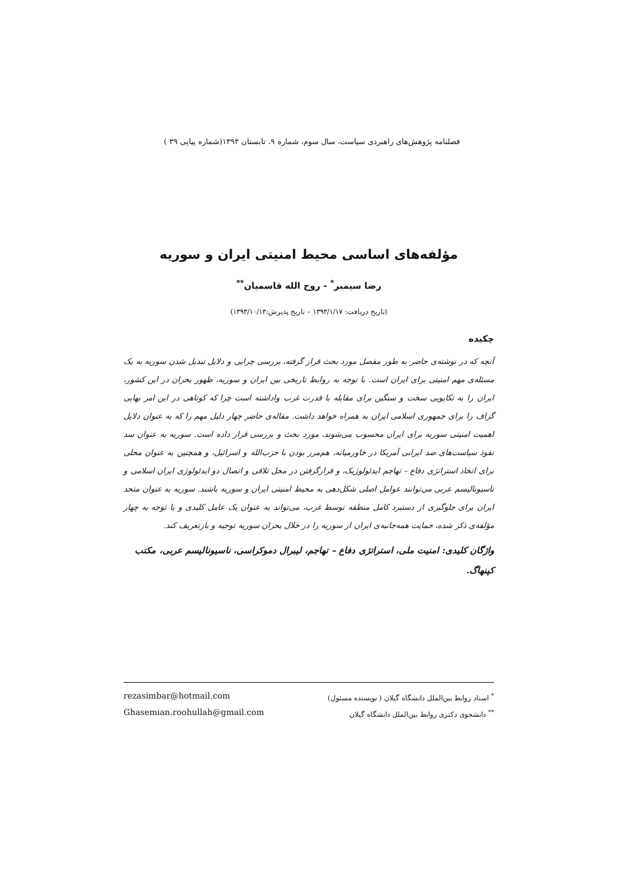فصلنامه پژوهش‌های راهبردی سیاست، سال سوم، شماره ۹، تابستان ۱۳۹۳(شماره پیاپی ۳۹ )
مؤلفه‌های اساسی محیط امنیتی ایران و سوریه
رضا سیمبر<sup>*</sup> - روح الله قاسمیان<sup>**</sup>
(تاریخ دریافت: ۱۳۹۳/۱/۱۷ – تاریخ پذیرش:۱۳۹۳/۱۰/۱۳)
چکیده
آنچه که در نوشته‌ی حاضر به طور مفصل مورد بحث قرار گرفته، بررسی چرایی و دلایل تبدیل شدن سوریه به یک مسئله‌ی مهم امنیتی برای ایران است. با توجه به روابط تاریخی بین ایران و سوریه، ظهور بحران در این کشور، ایران را به تکاپویی سخت و سنگین برای مقابله با قدرت غرب واداشته است چرا که کوتاهی در این امر بهایی گزاف را برای جمهوری اسلامی ایران به همراه خواهد داشت. مقاله‌ی حاضر چهار دلیل مهم را که به عنوان دلایل اهمیت امنیتی سوریه برای ایران محسوب می‌شوند، مورد بحث و بررسی قرار داده است. سوریه به عنوان سد نفوذ سیاست‌های ضد ایرانی آمریکا در خاورمیانه، هم‌مرز بودن با حزب‌الله و اسرائیل، و همچنین به عنوان محلی برای اتخاذ استراتژی دفاع – تهاجم ایدئولوژیک، و قرارگرفتن در محل تلاقی و اتصال دو ایدئولوژی ایران اسلامی و ناسیونالیسم عربی می‌توانند عوامل اصلی شکل‌دهی به محیط امنیتی ایران و سوریه باشند. سوریه به عنوان متحد ایران برای جلوگیری از دستبرد کامل منطقه توسط غرب، می‌تواند به عنوان یک عامل کلیدی و با توجه به چهار مؤلفه‌ی ذکر شده، حمایت همه‌جانبه‌ی ایران از سوریه را در خلال بحران سوریه توجیه و بازتعریف کند.
واژگان کلیدی: امنیت ملی، استراتژی دفاع – تهاجم، لیبرال دموکراسی، ناسیونالیسم عربی، مکتب کپنهاگ.
<sup>*</sup> استاد روابط بین‌الملل دانشگاه گیلان ( نویسنده مسئول) rezasimbar@hotmail.com
<sup>**</sup> دانشجوی دکتری روابط بین‌الملل دانشگاه گیلان Ghasemian.roohullah@gmail.com